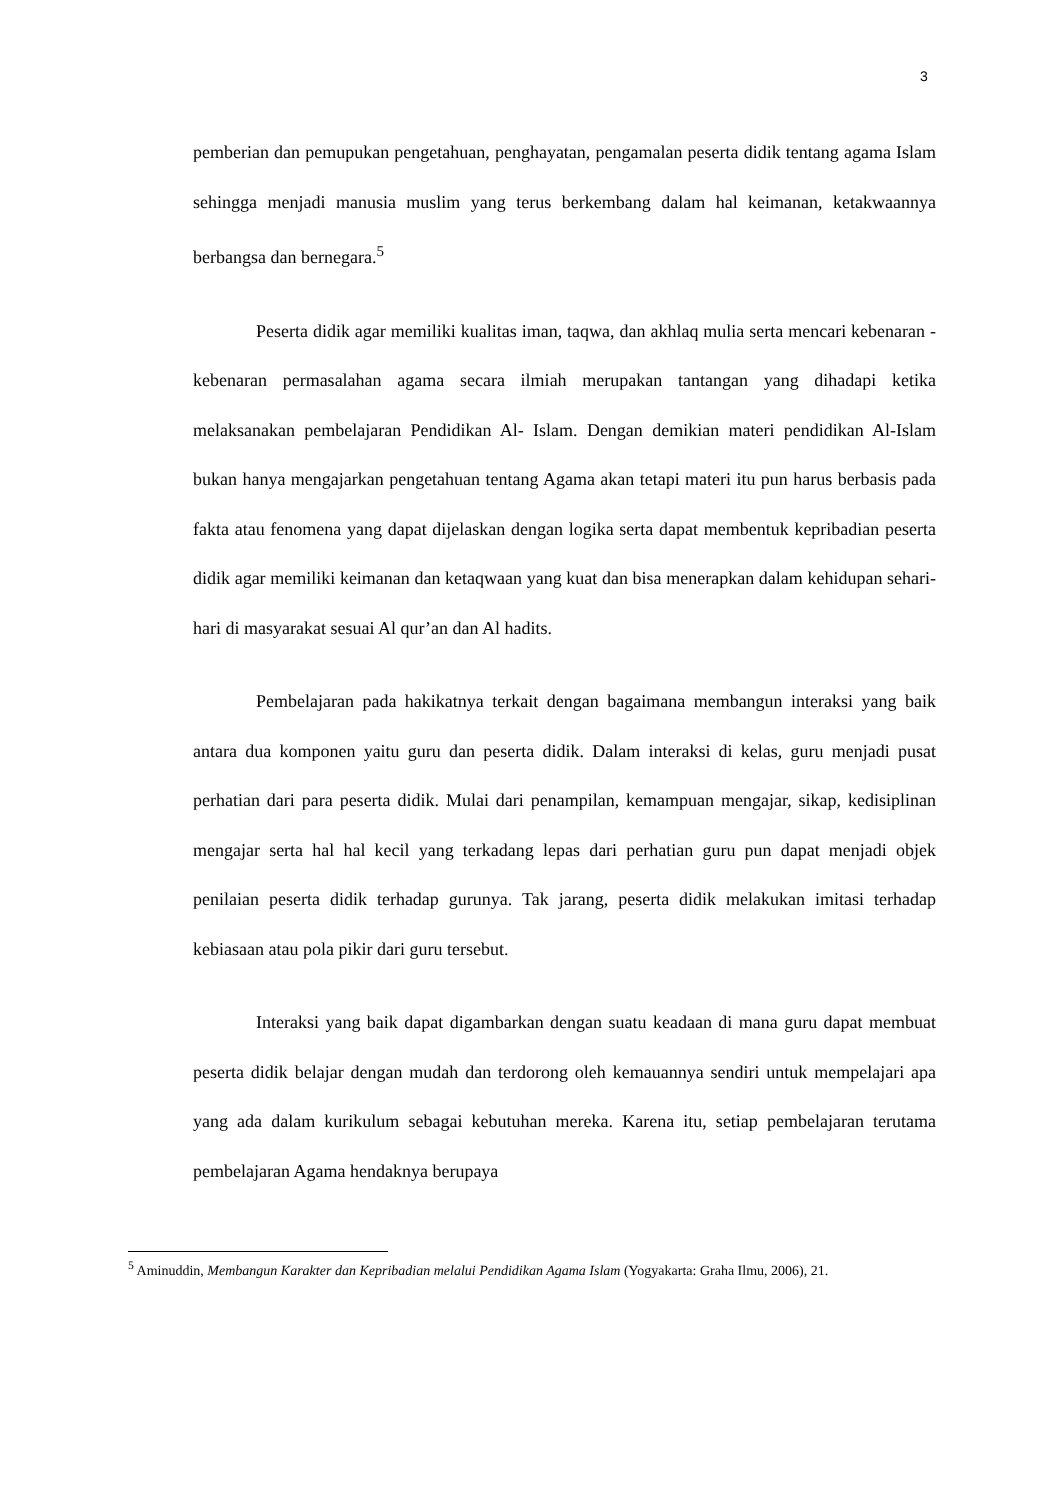3
pemberian dan pemupukan pengetahuan, penghayatan, pengamalan peserta didik tentang agama Islam sehingga menjadi manusia muslim yang terus berkembang dalam hal keimanan, ketakwaannya berbangsa dan bernegara.<sup>5</sup>
Peserta didik agar memiliki kualitas iman, taqwa, dan akhlaq mulia serta mencari kebenaran - kebenaran permasalahan agama secara ilmiah merupakan tantangan yang dihadapi ketika melaksanakan pembelajaran Pendidikan Al- Islam. Dengan demikian materi pendidikan Al-Islam bukan hanya mengajarkan pengetahuan tentang Agama akan tetapi materi itu pun harus berbasis pada fakta atau fenomena yang dapat dijelaskan dengan logika serta dapat membentuk kepribadian peserta didik agar memiliki keimanan dan ketaqwaan yang kuat dan bisa menerapkan dalam kehidupan sehari-hari di masyarakat sesuai Al qur’an dan Al hadits.
Pembelajaran pada hakikatnya terkait dengan bagaimana membangun interaksi yang baik antara dua komponen yaitu guru dan peserta didik. Dalam interaksi di kelas, guru menjadi pusat perhatian dari para peserta didik. Mulai dari penampilan, kemampuan mengajar, sikap, kedisiplinan mengajar serta hal hal kecil yang terkadang lepas dari perhatian guru pun dapat menjadi objek penilaian peserta didik terhadap gurunya. Tak jarang, peserta didik melakukan imitasi terhadap kebiasaan atau pola pikir dari guru tersebut.
Interaksi yang baik dapat digambarkan dengan suatu keadaan di mana guru dapat membuat peserta didik belajar dengan mudah dan terdorong oleh kemauannya sendiri untuk mempelajari apa yang ada dalam kurikulum sebagai kebutuhan mereka. Karena itu, setiap pembelajaran terutama pembelajaran Agama hendaknya berupaya
<sup>5</sup> Aminuddin, Membangun Karakter dan Kepribadian melalui Pendidikan Agama Islam (Yogyakarta: Graha Ilmu, 2006), 21.